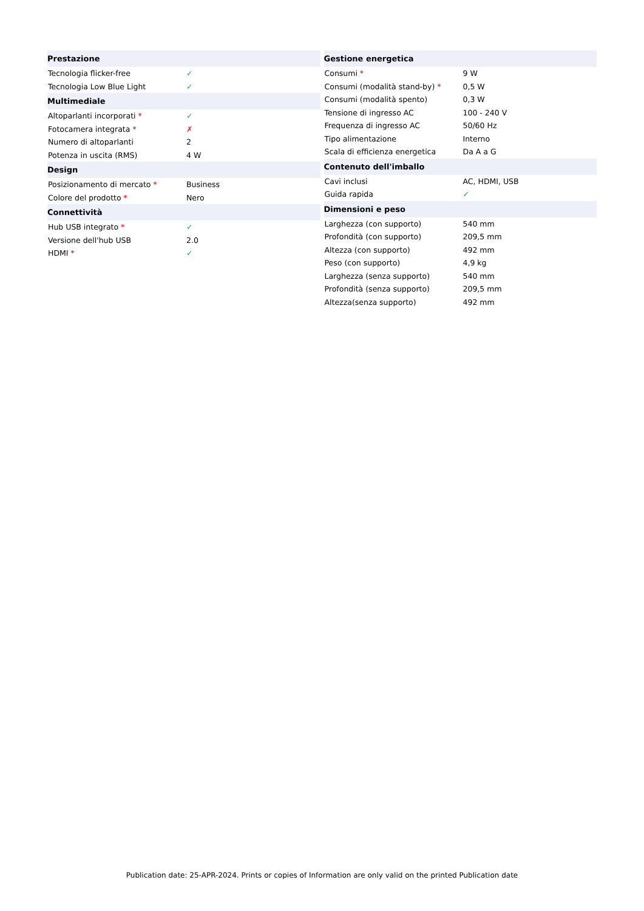| Prestazione | |
| --- | --- |
| Tecnologia flicker-free | ✓ |
| Tecnologia Low Blue Light | ✓ |
| Multimediale | |
| Altoparlanti incorporati * | ✓ |
| Fotocamera integrata * | ✗ |
| Numero di altoparlanti | 2 |
| Potenza in uscita (RMS) | 4 W |
| Design | |
| Posizionamento di mercato * | Business |
| Colore del prodotto * | Nero |
| Connettività | |
| Hub USB integrato * | ✓ |
| Versione dell'hub USB | 2.0 |
| HDMI * | ✓ |
| Gestione energetica | |
| --- | --- |
| Consumi * | 9 W |
| Consumi (modalità stand-by) * | 0,5 W |
| Consumi (modalità spento) | 0,3 W |
| Tensione di ingresso AC | 100 - 240 V |
| Frequenza di ingresso AC | 50/60 Hz |
| Tipo alimentazione | Interno |
| Scala di efficienza energetica | Da A a G |
| Contenuto dell'imballo | |
| Cavi inclusi | AC, HDMI, USB |
| Guida rapida | ✓ |
| Dimensioni e peso | |
| Larghezza (con supporto) | 540 mm |
| Profondità (con supporto) | 209,5 mm |
| Altezza (con supporto) | 492 mm |
| Peso (con supporto) | 4,9 kg |
| Larghezza (senza supporto) | 540 mm |
| Profondità (senza supporto) | 209,5 mm |
| Altezza(senza supporto) | 492 mm |
Publication date: 25-APR-2024. Prints or copies of Information are only valid on the printed Publication date